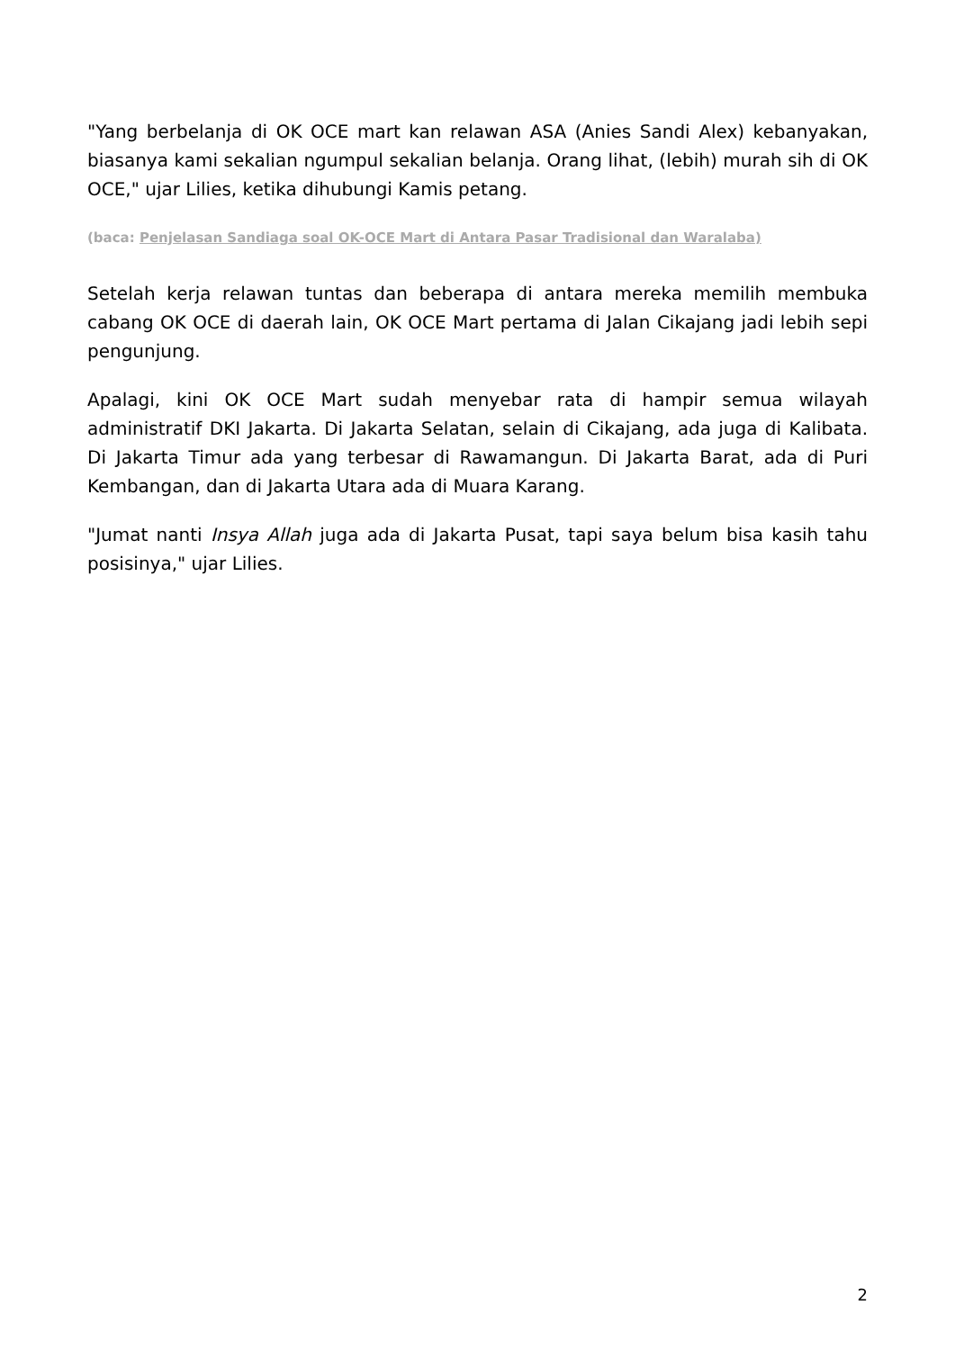"Yang berbelanja di OK OCE mart kan relawan ASA (Anies Sandi Alex) kebanyakan, biasanya kami sekalian ngumpul sekalian belanja. Orang lihat, (lebih) murah sih di OK OCE," ujar Lilies, ketika dihubungi Kamis petang.
(baca: Penjelasan Sandiaga soal OK-OCE Mart di Antara Pasar Tradisional dan Waralaba)
Setelah kerja relawan tuntas dan beberapa di antara mereka memilih membuka cabang OK OCE di daerah lain, OK OCE Mart pertama di Jalan Cikajang jadi lebih sepi pengunjung.
Apalagi, kini OK OCE Mart sudah menyebar rata di hampir semua wilayah administratif DKI Jakarta. Di Jakarta Selatan, selain di Cikajang, ada juga di Kalibata. Di Jakarta Timur ada yang terbesar di Rawamangun. Di Jakarta Barat, ada di Puri Kembangan, dan di Jakarta Utara ada di Muara Karang.
"Jumat nanti Insya Allah juga ada di Jakarta Pusat, tapi saya belum bisa kasih tahu posisinya," ujar Lilies.
2